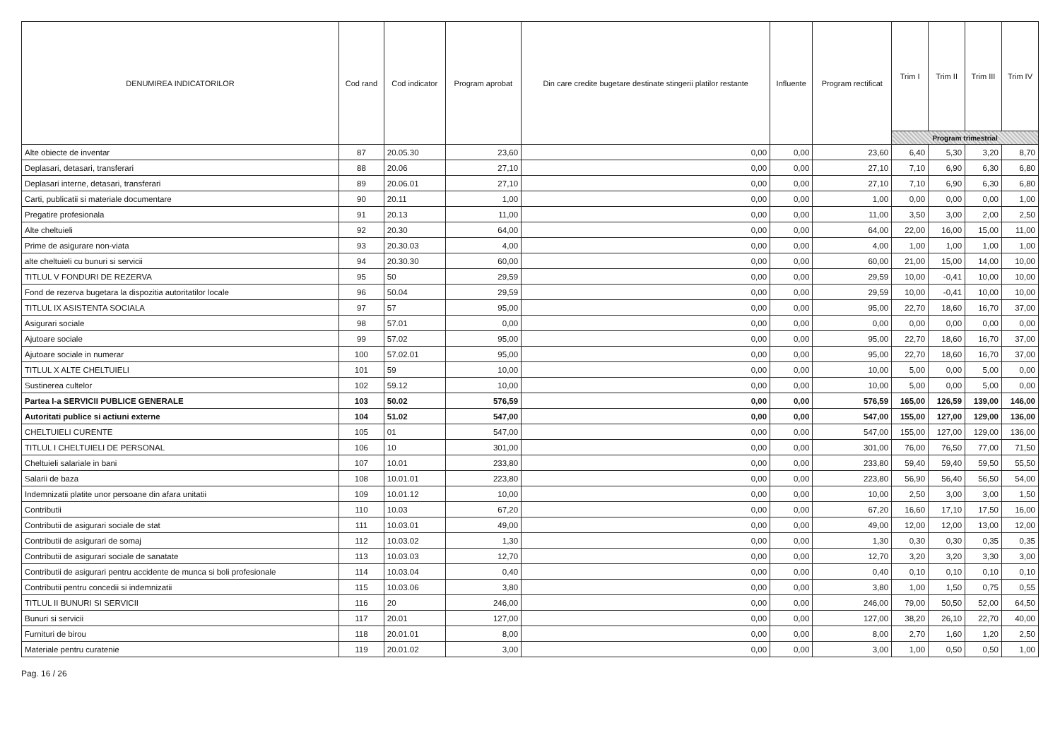| DENUMIREA INDICATORILOR | Cod rand | Cod indicator | Program aprobat | Din care credite bugetare destinate stingerii platilor restante | Influente | Program rectificat | Trim I | Trim II | Trim III | Trim IV |
| --- | --- | --- | --- | --- | --- | --- | --- | --- | --- | --- |
| | | | | | | | Program trimestrial | | | |
| Alte obiecte de inventar | 87 | 20.05.30 | 23,60 | 0,00 | 0,00 | 23,60 | 6,40 | 5,30 | 3,20 | 8,70 |
| Deplasari, detasari, transferari | 88 | 20.06 | 27,10 | 0,00 | 0,00 | 27,10 | 7,10 | 6,90 | 6,30 | 6,80 |
| Deplasari interne, detasari, transferari | 89 | 20.06.01 | 27,10 | 0,00 | 0,00 | 27,10 | 7,10 | 6,90 | 6,30 | 6,80 |
| Carti, publicatii si materiale documentare | 90 | 20.11 | 1,00 | 0,00 | 0,00 | 1,00 | 0,00 | 0,00 | 0,00 | 1,00 |
| Pregatire profesionala | 91 | 20.13 | 11,00 | 0,00 | 0,00 | 11,00 | 3,50 | 3,00 | 2,00 | 2,50 |
| Alte cheltuieli | 92 | 20.30 | 64,00 | 0,00 | 0,00 | 64,00 | 22,00 | 16,00 | 15,00 | 11,00 |
| Prime de asigurare non-viata | 93 | 20.30.03 | 4,00 | 0,00 | 0,00 | 4,00 | 1,00 | 1,00 | 1,00 | 1,00 |
| alte cheltuieli cu bunuri si servicii | 94 | 20.30.30 | 60,00 | 0,00 | 0,00 | 60,00 | 21,00 | 15,00 | 14,00 | 10,00 |
| TITLUL V FONDURI DE REZERVA | 95 | 50 | 29,59 | 0,00 | 0,00 | 29,59 | 10,00 | -0,41 | 10,00 | 10,00 |
| Fond de rezerva bugetara la dispozitia autoritatilor locale | 96 | 50.04 | 29,59 | 0,00 | 0,00 | 29,59 | 10,00 | -0,41 | 10,00 | 10,00 |
| TITLUL IX ASISTENTA SOCIALA | 97 | 57 | 95,00 | 0,00 | 0,00 | 95,00 | 22,70 | 18,60 | 16,70 | 37,00 |
| Asigurari sociale | 98 | 57.01 | 0,00 | 0,00 | 0,00 | 0,00 | 0,00 | 0,00 | 0,00 | 0,00 |
| Ajutoare sociale | 99 | 57.02 | 95,00 | 0,00 | 0,00 | 95,00 | 22,70 | 18,60 | 16,70 | 37,00 |
| Ajutoare sociale in numerar | 100 | 57.02.01 | 95,00 | 0,00 | 0,00 | 95,00 | 22,70 | 18,60 | 16,70 | 37,00 |
| TITLUL X ALTE CHELTUIELI | 101 | 59 | 10,00 | 0,00 | 0,00 | 10,00 | 5,00 | 0,00 | 5,00 | 0,00 |
| Sustinerea cultelor | 102 | 59.12 | 10,00 | 0,00 | 0,00 | 10,00 | 5,00 | 0,00 | 5,00 | 0,00 |
| Partea I-a SERVICII PUBLICE GENERALE | 103 | 50.02 | 576,59 | 0,00 | 0,00 | 576,59 | 165,00 | 126,59 | 139,00 | 146,00 |
| Autoritati publice si actiuni externe | 104 | 51.02 | 547,00 | 0,00 | 0,00 | 547,00 | 155,00 | 127,00 | 129,00 | 136,00 |
| CHELTUIELI CURENTE | 105 | 01 | 547,00 | 0,00 | 0,00 | 547,00 | 155,00 | 127,00 | 129,00 | 136,00 |
| TITLUL I CHELTUIELI DE PERSONAL | 106 | 10 | 301,00 | 0,00 | 0,00 | 301,00 | 76,00 | 76,50 | 77,00 | 71,50 |
| Cheltuieli salariale in bani | 107 | 10.01 | 233,80 | 0,00 | 0,00 | 233,80 | 59,40 | 59,40 | 59,50 | 55,50 |
| Salarii de baza | 108 | 10.01.01 | 223,80 | 0,00 | 0,00 | 223,80 | 56,90 | 56,40 | 56,50 | 54,00 |
| Indemnizatii platite unor persoane din afara unitatii | 109 | 10.01.12 | 10,00 | 0,00 | 0,00 | 10,00 | 2,50 | 3,00 | 3,00 | 1,50 |
| Contributii | 110 | 10.03 | 67,20 | 0,00 | 0,00 | 67,20 | 16,60 | 17,10 | 17,50 | 16,00 |
| Contributii de asigurari sociale de stat | 111 | 10.03.01 | 49,00 | 0,00 | 0,00 | 49,00 | 12,00 | 12,00 | 13,00 | 12,00 |
| Contributii de asigurari de somaj | 112 | 10.03.02 | 1,30 | 0,00 | 0,00 | 1,30 | 0,30 | 0,30 | 0,35 | 0,35 |
| Contributii de asigurari sociale de sanatate | 113 | 10.03.03 | 12,70 | 0,00 | 0,00 | 12,70 | 3,20 | 3,20 | 3,30 | 3,00 |
| Contributii de asigurari pentru accidente de munca si boli profesionale | 114 | 10.03.04 | 0,40 | 0,00 | 0,00 | 0,40 | 0,10 | 0,10 | 0,10 | 0,10 |
| Contributii pentru concedii si indemnizatii | 115 | 10.03.06 | 3,80 | 0,00 | 0,00 | 3,80 | 1,00 | 1,50 | 0,75 | 0,55 |
| TITLUL II BUNURI SI SERVICII | 116 | 20 | 246,00 | 0,00 | 0,00 | 246,00 | 79,00 | 50,50 | 52,00 | 64,50 |
| Bunuri si servicii | 117 | 20.01 | 127,00 | 0,00 | 0,00 | 127,00 | 38,20 | 26,10 | 22,70 | 40,00 |
| Furnituri de birou | 118 | 20.01.01 | 8,00 | 0,00 | 0,00 | 8,00 | 2,70 | 1,60 | 1,20 | 2,50 |
| Materiale pentru curatenie | 119 | 20.01.02 | 3,00 | 0,00 | 0,00 | 3,00 | 1,00 | 0,50 | 0,50 | 1,00 |
Pag. 16 / 26